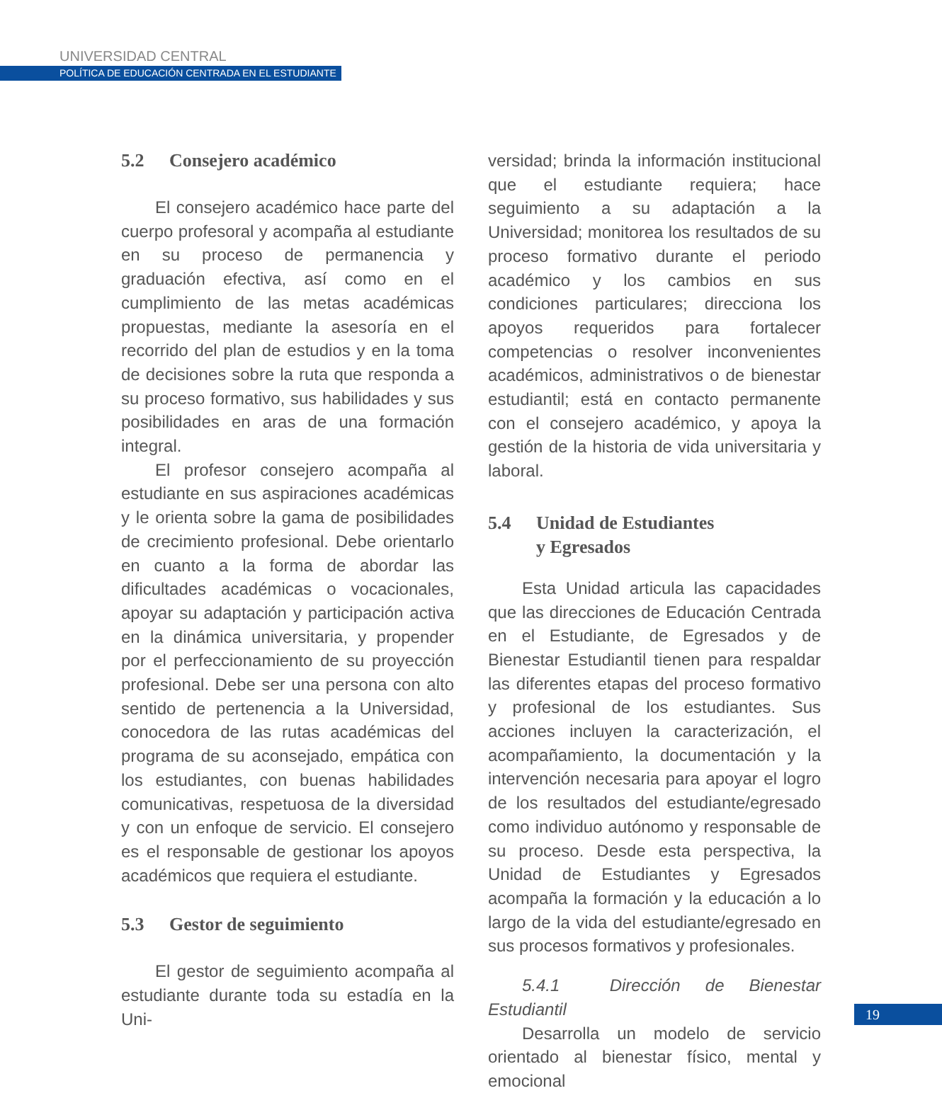UNIVERSIDAD CENTRAL
POLÍTICA DE EDUCACIÓN CENTRADA EN EL ESTUDIANTE
5.2 Consejero académico
El consejero académico hace parte del cuerpo profesoral y acompaña al estudiante en su proceso de permanencia y graduación efectiva, así como en el cumplimiento de las metas académicas propuestas, mediante la asesoría en el recorrido del plan de estudios y en la toma de decisiones sobre la ruta que responda a su proceso formativo, sus habilidades y sus posibilidades en aras de una formación integral.
El profesor consejero acompaña al estudiante en sus aspiraciones académicas y le orienta sobre la gama de posibilidades de crecimiento profesional. Debe orientarlo en cuanto a la forma de abordar las dificultades académicas o vocacionales, apoyar su adaptación y participación activa en la dinámica universitaria, y propender por el perfeccionamiento de su proyección profesional. Debe ser una persona con alto sentido de pertenencia a la Universidad, conocedora de las rutas académicas del programa de su aconsejado, empática con los estudiantes, con buenas habilidades comunicativas, respetuosa de la diversidad y con un enfoque de servicio. El consejero es el responsable de gestionar los apoyos académicos que requiera el estudiante.
5.3 Gestor de seguimiento
El gestor de seguimiento acompaña al estudiante durante toda su estadía en la Uni-
versidad; brinda la información institucional que el estudiante requiera; hace seguimiento a su adaptación a la Universidad; monitorea los resultados de su proceso formativo durante el periodo académico y los cambios en sus condiciones particulares; direcciona los apoyos requeridos para fortalecer competencias o resolver inconvenientes académicos, administrativos o de bienestar estudiantil; está en contacto permanente con el consejero académico, y apoya la gestión de la historia de vida universitaria y laboral.
5.4 Unidad de Estudiantes
y Egresados
Esta Unidad articula las capacidades que las direcciones de Educación Centrada en el Estudiante, de Egresados y de Bienestar Estudiantil tienen para respaldar las diferentes etapas del proceso formativo y profesional de los estudiantes. Sus acciones incluyen la caracterización, el acompañamiento, la documentación y la intervención necesaria para apoyar el logro de los resultados del estudiante/egresado como individuo autónomo y responsable de su proceso. Desde esta perspectiva, la Unidad de Estudiantes y Egresados acompaña la formación y la educación a lo largo de la vida del estudiante/egresado en sus procesos formativos y profesionales.
5.4.1 Dirección de Bienestar Estudiantil
Desarrolla un modelo de servicio orientado al bienestar físico, mental y emocional
19